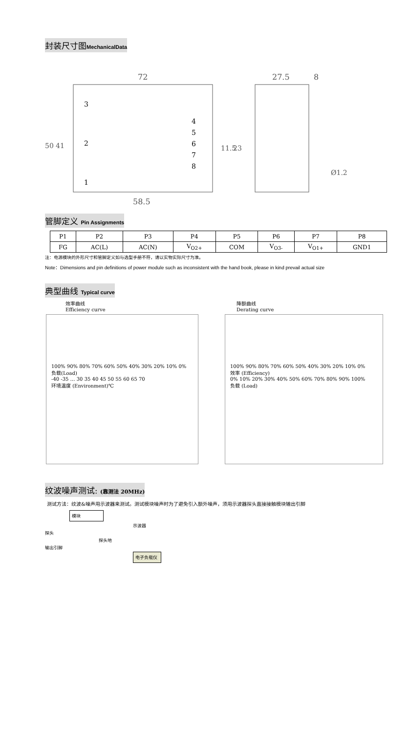封装尺寸图MechanicalData
72
27.5
8
3
2
1
4
5
6
7
8
50
41
11.5
23
Ø1.2
58.5
管脚定义 Pin Assignments
| P1 | P2 | P3 | P4 | P5 | P6 | P7 | P8 |
| FG | AC(L) | AC(N) | V<sub>O2+</sub> | COM | V<sub>O3-</sub> | V<sub>O1+</sub> | GND1 |
注：电源模块的外形尺寸和管脚定义如与选型手册不符，请以实物实际尺寸为准。
Note：Dimensions and pin definitions of power module such as inconsistent with the hand book, please in kind prevail actual size
典型曲线 Typical curve
效率曲线
Efficiency curve
100% 90% 80% 70% 60% 50% 40% 30% 20% 10% 0%
负载(Load)
-40 -35 … 30 35 40 45 50 55 60 65 70
环境温度 (Environment)℃
降额曲线
Derating curve
100% 90% 80% 70% 60% 50% 40% 30% 20% 10% 0%
效率 (Efficiency)
0% 10% 20% 30% 40% 50% 60% 70% 80% 90% 100%
负载 (Load)
纹波噪声测试：(靠测法 20MHz)
测试方法：纹波&噪声用示波器来测试。测试模块噪声时为了避免引入额外噪声，须用示波器探头直接接触模块输出引脚
模块
示波器
探头
探头地
输出引脚
电子负载仪